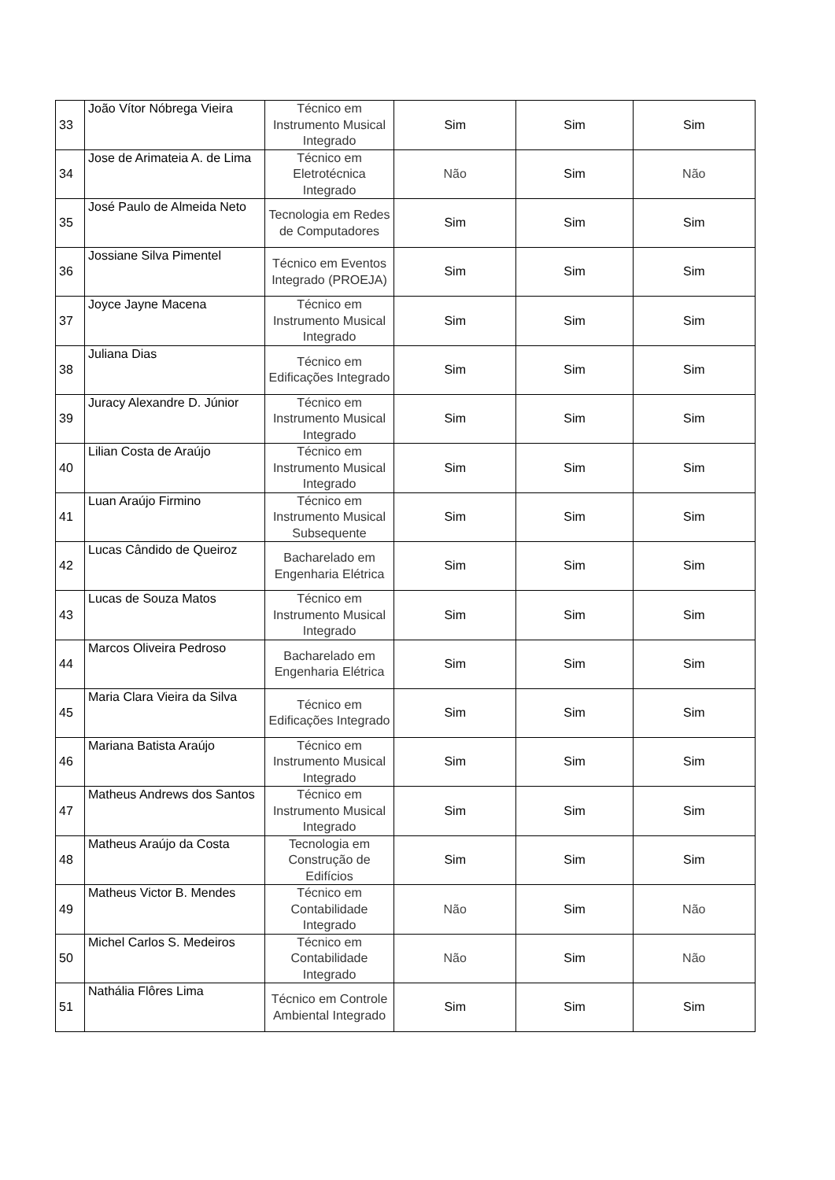| 33 | João Vítor Nóbrega Vieira | Técnico em Instrumento Musical Integrado | Sim | Sim | Sim |
| 34 | Jose de Arimateia A. de Lima | Técnico em Eletrotécnica Integrado | Não | Sim | Não |
| 35 | José Paulo de Almeida Neto | Tecnologia em Redes de Computadores | Sim | Sim | Sim |
| 36 | Jossiane Silva Pimentel | Técnico em Eventos Integrado (PROEJA) | Sim | Sim | Sim |
| 37 | Joyce Jayne Macena | Técnico em Instrumento Musical Integrado | Sim | Sim | Sim |
| 38 | Juliana Dias | Técnico em Edificações Integrado | Sim | Sim | Sim |
| 39 | Juracy Alexandre D. Júnior | Técnico em Instrumento Musical Integrado | Sim | Sim | Sim |
| 40 | Lilian Costa de Araújo | Técnico em Instrumento Musical Integrado | Sim | Sim | Sim |
| 41 | Luan Araújo Firmino | Técnico em Instrumento Musical Subsequente | Sim | Sim | Sim |
| 42 | Lucas Cândido de Queiroz | Bacharelado em Engenharia Elétrica | Sim | Sim | Sim |
| 43 | Lucas de Souza Matos | Técnico em Instrumento Musical Integrado | Sim | Sim | Sim |
| 44 | Marcos Oliveira Pedroso | Bacharelado em Engenharia Elétrica | Sim | Sim | Sim |
| 45 | Maria Clara Vieira da Silva | Técnico em Edificações Integrado | Sim | Sim | Sim |
| 46 | Mariana Batista Araújo | Técnico em Instrumento Musical Integrado | Sim | Sim | Sim |
| 47 | Matheus Andrews dos Santos | Técnico em Instrumento Musical Integrado | Sim | Sim | Sim |
| 48 | Matheus Araújo da Costa | Tecnologia em Construção de Edifícios | Sim | Sim | Sim |
| 49 | Matheus Victor B. Mendes | Técnico em Contabilidade Integrado | Não | Sim | Não |
| 50 | Michel Carlos S. Medeiros | Técnico em Contabilidade Integrado | Não | Sim | Não |
| 51 | Nathália Flôres Lima | Técnico em Controle Ambiental Integrado | Sim | Sim | Sim |